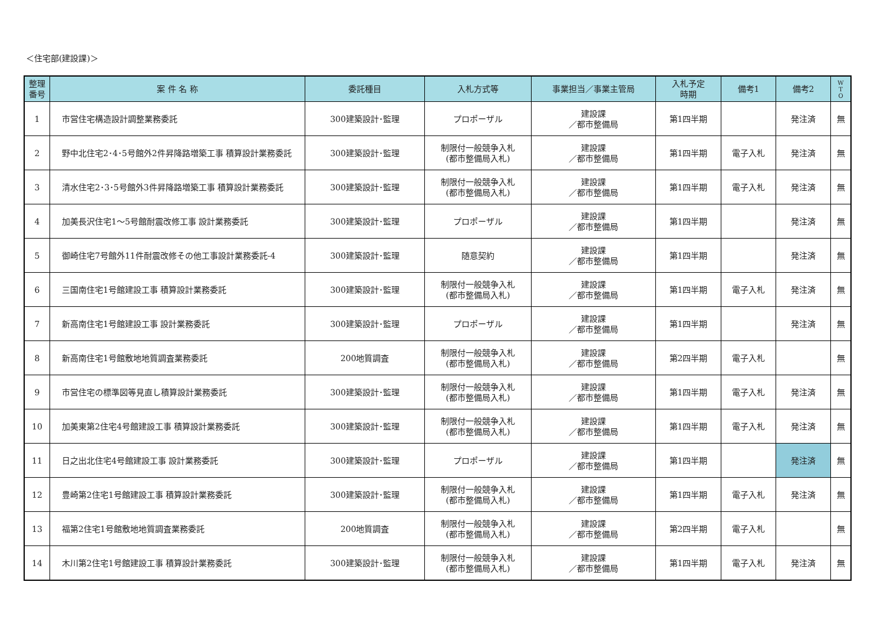＜住宅部(建設課)＞
| 整理 番号 | 案 件 名 称 | 委託種目 | 入札方式等 | 事業担当／事業主管局 | 入札予定 時期 | 備考1 | 備考2 | W T O |
| --- | --- | --- | --- | --- | --- | --- | --- | --- |
| 1 | 市営住宅構造設計調整業務委託 | 300建築設計･監理 | プロポーザル | 建設課 ／都市整備局 | 第1四半期 | | 発注済 | 無 |
| 2 | 野中北住宅2･4･5号館外2件昇降路増築工事 積算設計業務委託 | 300建築設計･監理 | 制限付一般競争入札 (都市整備局入札) | 建設課 ／都市整備局 | 第1四半期 | 電子入札 | 発注済 | 無 |
| 3 | 清水住宅2･3･5号館外3件昇降路増築工事 積算設計業務委託 | 300建築設計･監理 | 制限付一般競争入札 (都市整備局入札) | 建設課 ／都市整備局 | 第1四半期 | 電子入札 | 発注済 | 無 |
| 4 | 加美長沢住宅1～5号館耐震改修工事 設計業務委託 | 300建築設計･監理 | プロポーザル | 建設課 ／都市整備局 | 第1四半期 | | 発注済 | 無 |
| 5 | 御崎住宅7号館外11件耐震改修その他工事設計業務委託-4 | 300建築設計･監理 | 随意契約 | 建設課 ／都市整備局 | 第1四半期 | | 発注済 | 無 |
| 6 | 三国南住宅1号館建設工事 積算設計業務委託 | 300建築設計･監理 | 制限付一般競争入札 (都市整備局入札) | 建設課 ／都市整備局 | 第1四半期 | 電子入札 | 発注済 | 無 |
| 7 | 新高南住宅1号館建設工事 設計業務委託 | 300建築設計･監理 | プロポーザル | 建設課 ／都市整備局 | 第1四半期 | | 発注済 | 無 |
| 8 | 新高南住宅1号館敷地地質調査業務委託 | 200地質調査 | 制限付一般競争入札 (都市整備局入札) | 建設課 ／都市整備局 | 第2四半期 | 電子入札 | | 無 |
| 9 | 市営住宅の標準図等見直し積算設計業務委託 | 300建築設計･監理 | 制限付一般競争入札 (都市整備局入札) | 建設課 ／都市整備局 | 第1四半期 | 電子入札 | 発注済 | 無 |
| 10 | 加美東第2住宅4号館建設工事 積算設計業務委託 | 300建築設計･監理 | 制限付一般競争入札 (都市整備局入札) | 建設課 ／都市整備局 | 第1四半期 | 電子入札 | 発注済 | 無 |
| 11 | 日之出北住宅4号館建設工事 設計業務委託 | 300建築設計･監理 | プロポーザル | 建設課 ／都市整備局 | 第1四半期 | | 発注済 | 無 |
| 12 | 豊崎第2住宅1号館建設工事 積算設計業務委託 | 300建築設計･監理 | 制限付一般競争入札 (都市整備局入札) | 建設課 ／都市整備局 | 第1四半期 | 電子入札 | 発注済 | 無 |
| 13 | 福第2住宅1号館敷地地質調査業務委託 | 200地質調査 | 制限付一般競争入札 (都市整備局入札) | 建設課 ／都市整備局 | 第2四半期 | 電子入札 | | 無 |
| 14 | 木川第2住宅1号館建設工事 積算設計業務委託 | 300建築設計･監理 | 制限付一般競争入札 (都市整備局入札) | 建設課 ／都市整備局 | 第1四半期 | 電子入札 | 発注済 | 無 |